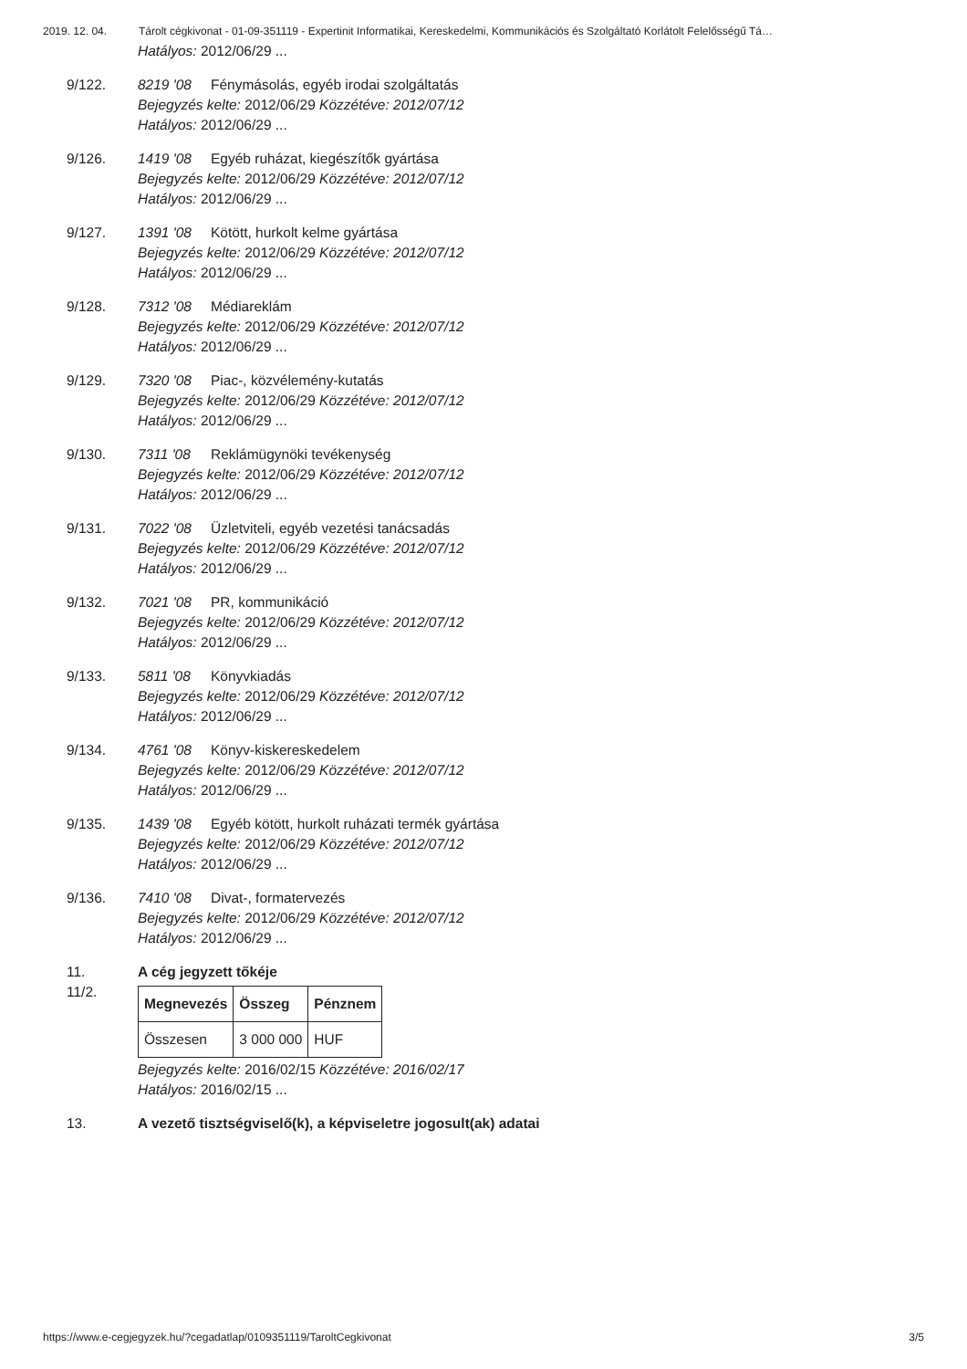2019. 12. 04. Tárolt cégkivonat - 01-09-351119 - Expertinit Informatikai, Kereskedelmi, Kommunikációs és Szolgáltató Korlátolt Felelősségű Tá…
Hatályos: 2012/06/29 ...
9/122. 8219 '08 Fénymásolás, egyéb irodai szolgáltatás
Bejegyzés kelte: 2012/06/29 Közzétéve: 2012/07/12
Hatályos: 2012/06/29 ...
9/126. 1419 '08 Egyéb ruházat, kiegészítők gyártása
Bejegyzés kelte: 2012/06/29 Közzétéve: 2012/07/12
Hatályos: 2012/06/29 ...
9/127. 1391 '08 Kötött, hurkolt kelme gyártása
Bejegyzés kelte: 2012/06/29 Közzétéve: 2012/07/12
Hatályos: 2012/06/29 ...
9/128. 7312 '08 Médiareklám
Bejegyzés kelte: 2012/06/29 Közzétéve: 2012/07/12
Hatályos: 2012/06/29 ...
9/129. 7320 '08 Piac-, közvélemény-kutatás
Bejegyzés kelte: 2012/06/29 Közzétéve: 2012/07/12
Hatályos: 2012/06/29 ...
9/130. 7311 '08 Reklámügynöki tevékenység
Bejegyzés kelte: 2012/06/29 Közzétéve: 2012/07/12
Hatályos: 2012/06/29 ...
9/131. 7022 '08 Üzletviteli, egyéb vezetési tanácsadás
Bejegyzés kelte: 2012/06/29 Közzétéve: 2012/07/12
Hatályos: 2012/06/29 ...
9/132. 7021 '08 PR, kommunikáció
Bejegyzés kelte: 2012/06/29 Közzétéve: 2012/07/12
Hatályos: 2012/06/29 ...
9/133. 5811 '08 Könyvkiadás
Bejegyzés kelte: 2012/06/29 Közzétéve: 2012/07/12
Hatályos: 2012/06/29 ...
9/134. 4761 '08 Könyv-kiskereskedelem
Bejegyzés kelte: 2012/06/29 Közzétéve: 2012/07/12
Hatályos: 2012/06/29 ...
9/135. 1439 '08 Egyéb kötött, hurkolt ruházati termék gyártása
Bejegyzés kelte: 2012/06/29 Közzétéve: 2012/07/12
Hatályos: 2012/06/29 ...
9/136. 7410 '08 Divat-, formatervezés
Bejegyzés kelte: 2012/06/29 Közzétéve: 2012/07/12
Hatályos: 2012/06/29 ...
11. A cég jegyzett tőkéje
11/2.
| Megnevezés | Összeg | Pénznem |
| --- | --- | --- |
| Összesen | 3 000 000 | HUF |
Bejegyzés kelte: 2016/02/15 Közzétéve: 2016/02/17
Hatályos: 2016/02/15 ...
13. A vezető tisztségviselő(k), a képviseletre jogosult(ak) adatai
https://www.e-cegjegyzek.hu/?cegadatlap/0109351119/TaroltCegkivonat 3/5